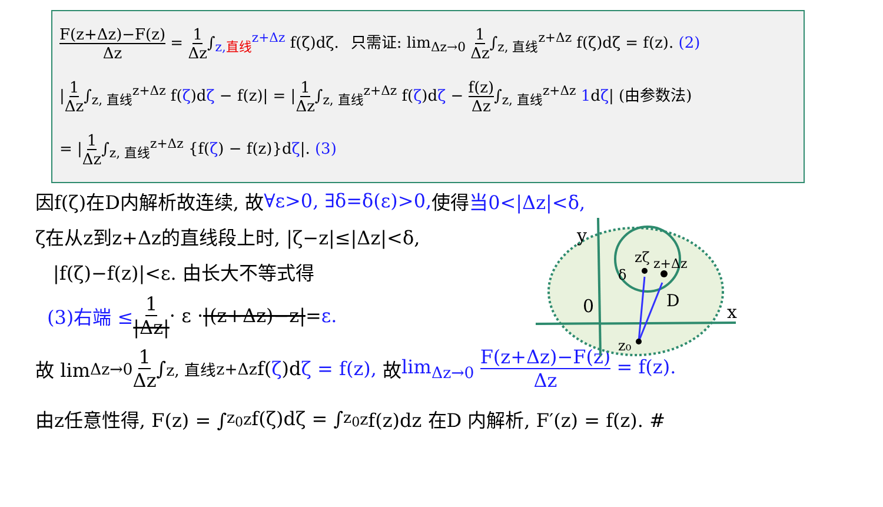F(z+Δz)−F(z) Δz = 1 Δz∫<sub>z,直线</sub><sup>z+Δz</sup> f(ζ)dζ. 只需证: lim<sub>Δz→0</sub> 1 Δz∫<sub>z, 直线</sub><sup>z+Δz</sup> f(ζ)dζ = f(z). (2)
|1 Δz∫<sub>z, 直线</sub><sup>z+Δz</sup> f(ζ)dζ − f(z)| = |1 Δz∫<sub>z, 直线</sub><sup>z+Δz</sup> f(ζ)dζ − f(z) Δz∫<sub>z, 直线</sub><sup>z+Δz</sup> 1dζ| (由参数法)
= |1 Δz∫<sub>z, 直线</sub><sup>z+Δz</sup> {f(ζ) − f(z)}dζ|. (3)
因f(ζ)在D内解析故连续, 故 ∀ε>0, ∃δ=δ(ε)>0, 使得 当0<|Δz|<δ,
ζ在从z到z+Δz的直线段上时, |ζ−z|≤|Δz|<δ,
|f(ζ)−f(z)|<ε. 由长大不等式得
(3)右端 ≤ 1 |Δz| · ε · |(z+Δz)−z| = ε.
故 lim<sub>Δz→0</sub> 1 Δz ∫<sub>z, 直线</sub><sup>z+Δz</sup> f(ζ)d ζ = f(z), 故 lim<sub>Δz→0</sub> F(z+Δz)−F(z) Δz = f(z).
由z任意性得, F(z) = ∫<sub>z<sub>0</sub></sub><sup>z</sup> f(ζ)dζ = ∫<sub>z<sub>0</sub></sub><sup>z</sup> f(z)dz 在D 内解析, F′(z) = f(z). #
0
y
x
D
z₀
zζ
z+Δz
δ